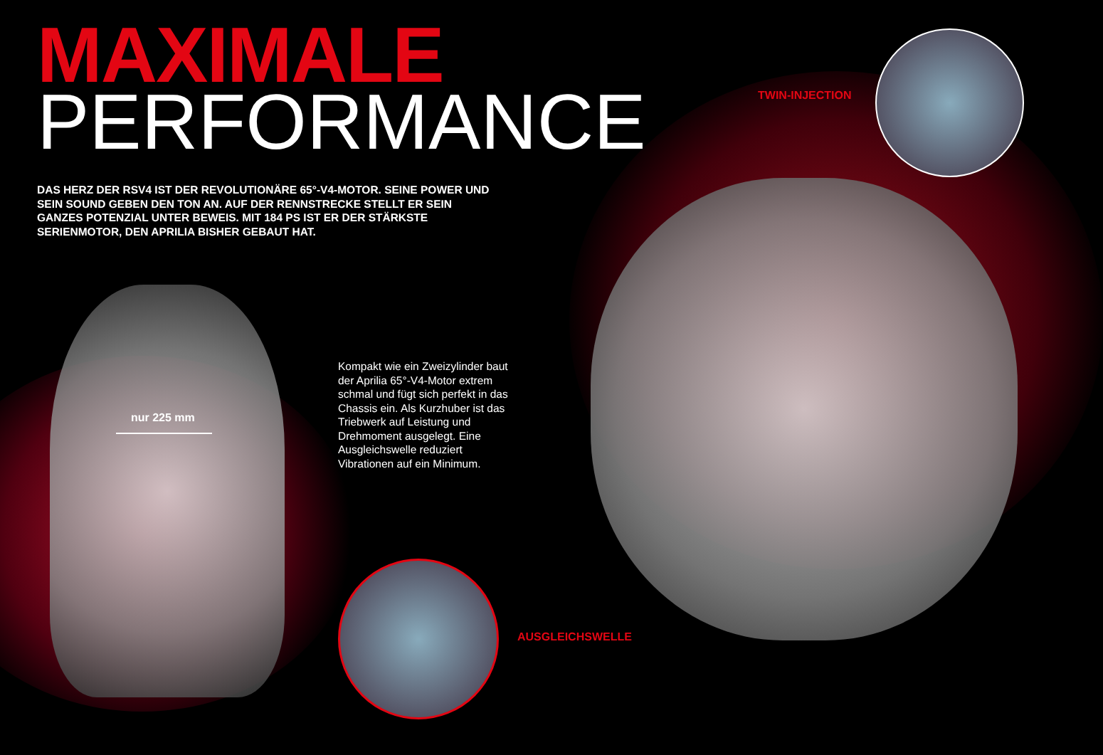MAXIMALE
PERFORMANCE
DAS HERZ DER RSV4 IST DER REVOLUTIONÄRE 65°-V4-MOTOR. SEINE POWER UND SEIN SOUND GEBEN DEN TON AN. AUF DER RENNSTRECKE STELLT ER SEIN GANZES POTENZIAL UNTER BEWEIS. MIT 184 PS IST ER DER STÄRKSTE SERIENMOTOR, DEN APRILIA BISHER GEBAUT HAT.
TWIN-INJECTION
nur 225 mm
Kompakt wie ein Zweizylinder baut der Aprilia 65°-V4-Motor extrem schmal und fügt sich perfekt in das Chassis ein. Als Kurzhuber ist das Triebwerk auf Leistung und Drehmoment ausgelegt. Eine Ausgleichswelle reduziert Vibrationen auf ein Minimum.
AUSGLEICHSWELLE